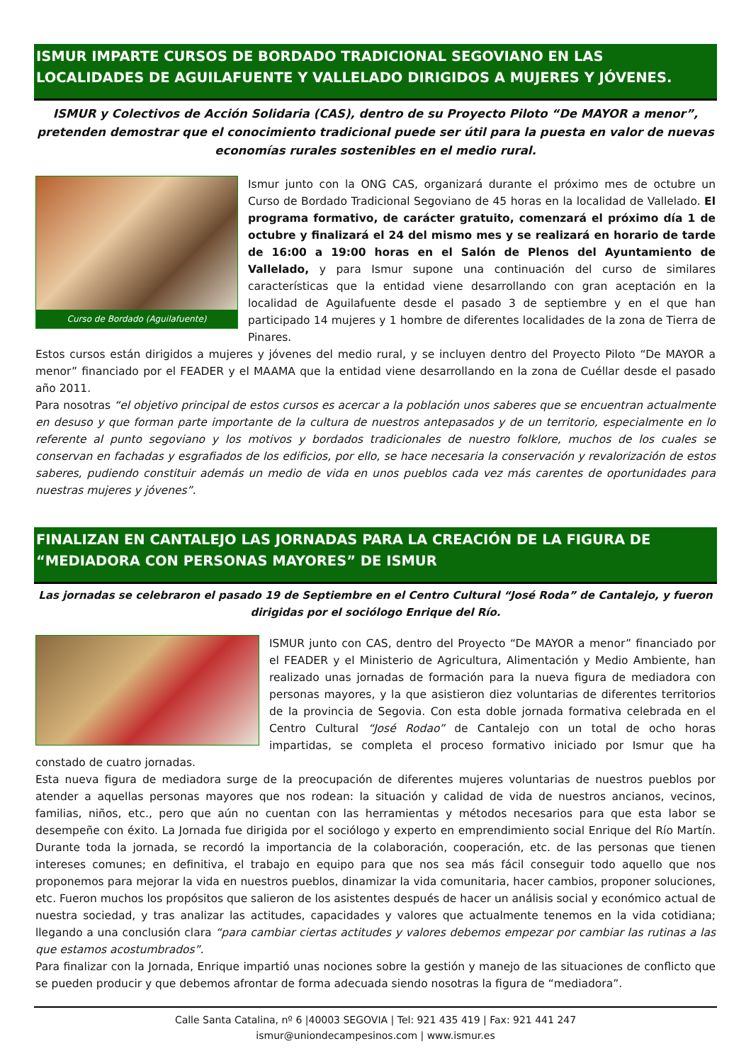ISMUR IMPARTE CURSOS DE BORDADO TRADICIONAL SEGOVIANO EN LAS LOCALIDADES DE AGUILAFUENTE Y VALLELADO DIRIGIDOS A MUJERES Y JÓVENES.
ISMUR y Colectivos de Acción Solidaria (CAS), dentro de su Proyecto Piloto “De MAYOR a menor”, pretenden demostrar que el conocimiento tradicional puede ser útil para la puesta en valor de nuevas economías rurales sostenibles en el medio rural.
Curso de Bordado (Aguilafuente)
Ismur junto con la ONG CAS, organizará durante el próximo mes de octubre un Curso de Bordado Tradicional Segoviano de 45 horas en la localidad de Vallelado. El programa formativo, de carácter gratuito, comenzará el próximo día 1 de octubre y finalizará el 24 del mismo mes y se realizará en horario de tarde de 16:00 a 19:00 horas en el Salón de Plenos del Ayuntamiento de Vallelado, y para Ismur supone una continuación del curso de similares características que la entidad viene desarrollando con gran aceptación en la localidad de Aguilafuente desde el pasado 3 de septiembre y en el que han participado 14 mujeres y 1 hombre de diferentes localidades de la zona de Tierra de Pinares.
Estos cursos están dirigidos a mujeres y jóvenes del medio rural, y se incluyen dentro del Proyecto Piloto “De MAYOR a menor” financiado por el FEADER y el MAAMA que la entidad viene desarrollando en la zona de Cuéllar desde el pasado año 2011.
Para nosotras “el objetivo principal de estos cursos es acercar a la población unos saberes que se encuentran actualmente en desuso y que forman parte importante de la cultura de nuestros antepasados y de un territorio, especialmente en lo referente al punto segoviano y los motivos y bordados tradicionales de nuestro folklore, muchos de los cuales se conservan en fachadas y esgrafiados de los edificios, por ello, se hace necesaria la conservación y revalorización de estos saberes, pudiendo constituir además un medio de vida en unos pueblos cada vez más carentes de oportunidades para nuestras mujeres y jóvenes”.
FINALIZAN EN CANTALEJO LAS JORNADAS PARA LA CREACIÓN DE LA FIGURA DE “MEDIADORA CON PERSONAS MAYORES” DE ISMUR
Las jornadas se celebraron el pasado 19 de Septiembre en el Centro Cultural “José Roda” de Cantalejo, y fueron dirigidas por el sociólogo Enrique del Río.
ISMUR junto con CAS, dentro del Proyecto “De MAYOR a menor” financiado por el FEADER y el Ministerio de Agricultura, Alimentación y Medio Ambiente, han realizado unas jornadas de formación para la nueva figura de mediadora con personas mayores, y la que asistieron diez voluntarias de diferentes territorios de la provincia de Segovia. Con esta doble jornada formativa celebrada en el Centro Cultural “José Rodao” de Cantalejo con un total de ocho horas impartidas, se completa el proceso formativo iniciado por Ismur que ha constado de cuatro jornadas.
Esta nueva figura de mediadora surge de la preocupación de diferentes mujeres voluntarias de nuestros pueblos por atender a aquellas personas mayores que nos rodean: la situación y calidad de vida de nuestros ancianos, vecinos, familias, niños, etc., pero que aún no cuentan con las herramientas y métodos necesarios para que esta labor se desempeñe con éxito. La Jornada fue dirigida por el sociólogo y experto en emprendimiento social Enrique del Río Martín. Durante toda la jornada, se recordó la importancia de la colaboración, cooperación, etc. de las personas que tienen intereses comunes; en definitiva, el trabajo en equipo para que nos sea más fácil conseguir todo aquello que nos proponemos para mejorar la vida en nuestros pueblos, dinamizar la vida comunitaria, hacer cambios, proponer soluciones, etc. Fueron muchos los propósitos que salieron de los asistentes después de hacer un análisis social y económico actual de nuestra sociedad, y tras analizar las actitudes, capacidades y valores que actualmente tenemos en la vida cotidiana; llegando a una conclusión clara “para cambiar ciertas actitudes y valores debemos empezar por cambiar las rutinas a las que estamos acostumbrados”.
Para finalizar con la Jornada, Enrique impartió unas nociones sobre la gestión y manejo de las situaciones de conflicto que se pueden producir y que debemos afrontar de forma adecuada siendo nosotras la figura de “mediadora”.
Calle Santa Catalina, nº 6 |40003 SEGOVIA | Tel: 921 435 419 | Fax: 921 441 247
ismur@uniondecampesinos.com | www.ismur.es